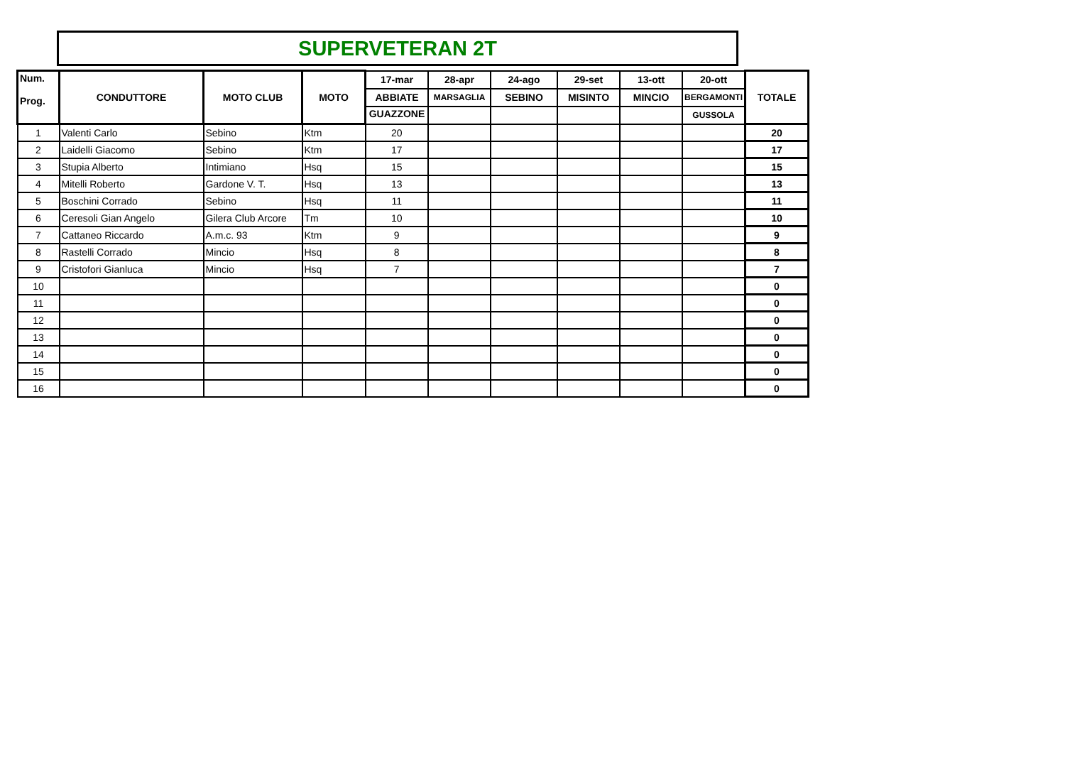SUPERVETERAN 2T
| Num. Prog. | CONDUTTORE | MOTO CLUB | MOTO | 17-mar | 28-apr | 24-ago | 29-set | 13-ott | 20-ott | TOTALE |
| --- | --- | --- | --- | --- | --- | --- | --- | --- | --- | --- |
| | | | | ABBIATE | MARSAGLIA | SEBINO | MISINTO | MINCIO | BERGAMONTI | |
| | | | | GUAZZONE | | | | | GUSSOLA | |
| 1 | Valenti Carlo | Sebino | Ktm | 20 | | | | | | 20 |
| 2 | Laidelli Giacomo | Sebino | Ktm | 17 | | | | | | 17 |
| 3 | Stupia Alberto | Intimiano | Hsq | 15 | | | | | | 15 |
| 4 | Mitelli Roberto | Gardone V. T. | Hsq | 13 | | | | | | 13 |
| 5 | Boschini Corrado | Sebino | Hsq | 11 | | | | | | 11 |
| 6 | Ceresoli Gian Angelo | Gilera Club Arcore | Tm | 10 | | | | | | 10 |
| 7 | Cattaneo Riccardo | A.m.c. 93 | Ktm | 9 | | | | | | 9 |
| 8 | Rastelli Corrado | Mincio | Hsq | 8 | | | | | | 8 |
| 9 | Cristofori Gianluca | Mincio | Hsq | 7 | | | | | | 7 |
| 10 | | | | | | | | | | 0 |
| 11 | | | | | | | | | | 0 |
| 12 | | | | | | | | | | 0 |
| 13 | | | | | | | | | | 0 |
| 14 | | | | | | | | | | 0 |
| 15 | | | | | | | | | | 0 |
| 16 | | | | | | | | | | 0 |